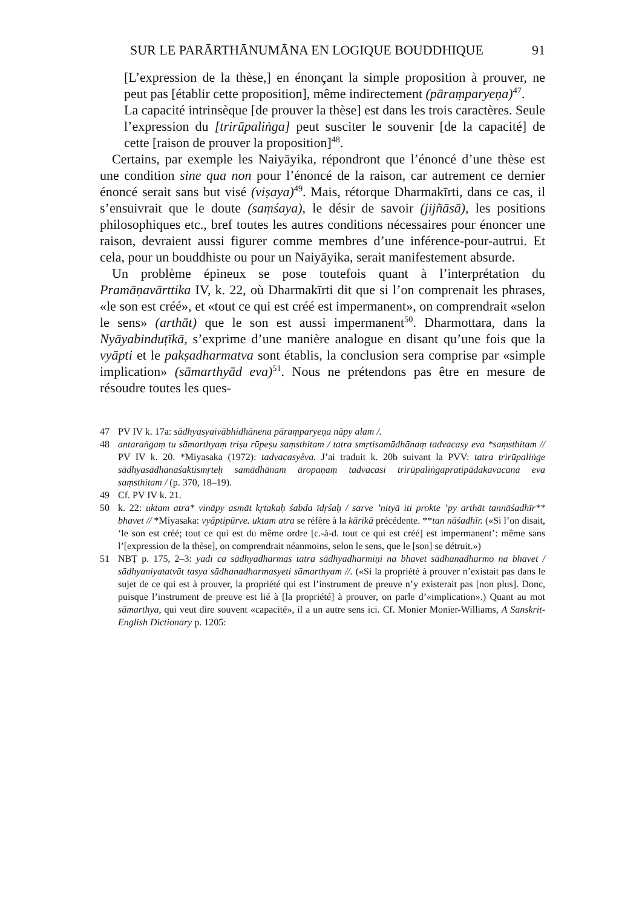SUR LE PARĀRTHĀNUMĀNA EN LOGIQUE BOUDDHIQUE 91
[L’expression de la thèse,] en énonçant la simple proposition à prouver, ne peut pas [établir cette proposition], même indirectement (pāraṃparyeṇa)<sup>47</sup>.
La capacité intrinsèque [de prouver la thèse] est dans les trois caractères. Seule l’expression du [trirūpaliṅga] peut susciter le souvenir [de la capacité] de cette [raison de prouver la proposition]<sup>48</sup>.
Certains, par exemple les Naiyāyika, répondront que l’énoncé d’une thèse est une condition sine qua non pour l’énoncé de la raison, car autrement ce dernier énoncé serait sans but visé (viṣaya)<sup>49</sup>. Mais, rétorque Dharmakīrti, dans ce cas, il s’ensuivrait que le doute (saṃśaya), le désir de savoir (jijñāsā), les positions philosophiques etc., bref toutes les autres conditions nécessaires pour énoncer une raison, devraient aussi figurer comme membres d’une inférence-pour-autrui. Et cela, pour un bouddhiste ou pour un Naiyāyika, serait manifestement absurde.
Un problème épineux se pose toutefois quant à l’interprétation du Pramāṇavārttika IV, k. 22, où Dharmakīrti dit que si l’on comprenait les phrases, «le son est créé», et «tout ce qui est créé est impermanent», on comprendrait «selon le sens» (arthāt) que le son est aussi impermanent<sup>50</sup>. Dharmottara, dans la Nyāyabinduṭīkā, s’exprime d’une manière analogue en disant qu’une fois que la vyāpti et le pakṣadharmatva sont établis, la conclusion sera comprise par «simple implication» (sāmarthyād eva)<sup>51</sup>. Nous ne prétendons pas être en mesure de résoudre toutes les ques-
47 PV IV k. 17a: sādhyasyaivābhidhānena pāraṃparyeṇa nāpy alam /.
48 antaraṅgaṃ tu sāmarthyaṃ triṣu rūpeṣu saṃsthitam / tatra smṛtisamādhānaṃ tadvacasy eva *saṃsthitam // PV IV k. 20. *Miyasaka (1972): tadvacasyêva. J’ai traduit k. 20b suivant la PVV: tatra trirūpaliṅge sādhyasādhanaśaktismṛteḥ samādhānam āropaṇaṃ tadvacasi trirūpaliṅgapratipādakavacana eva saṃsthitam / (p. 370, 18–19).
49 Cf. PV IV k. 21.
50 k. 22: uktam atra* vināpy asmāt kṛtakaḥ śabda īdṛśaḥ / sarve ’nityā iti prokte ’py arthāt tannāśadhīr** bhavet // *Miyasaka: vyāptipūrve. uktam atra se réfère à la kārikā précédente. **tan nāśadhīr. («Si l’on disait, ‘le son est créé; tout ce qui est du même ordre [c.-à-d. tout ce qui est créé] est impermanent’: même sans l’[expression de la thèse], on comprendrait néanmoins, selon le sens, que le [son] se détruit.»)
51 NBṬ p. 175, 2–3: yadi ca sādhyadharmas tatra sādhyadharmiṇi na bhavet sādhanadharmo na bhavet / sādhyaniyatatvāt tasya sādhanadharmasyeti sāmarthyam //. («Si la propriété à prouver n’existait pas dans le sujet de ce qui est à prouver, la propriété qui est l’instrument de preuve n’y existerait pas [non plus]. Donc, puisque l’instrument de preuve est lié à [la propriété] à prouver, on parle d’«implication».) Quant au mot sāmarthya, qui veut dire souvent «capacité», il a un autre sens ici. Cf. Monier Monier-Williams, A Sanskrit-English Dictionary p. 1205: